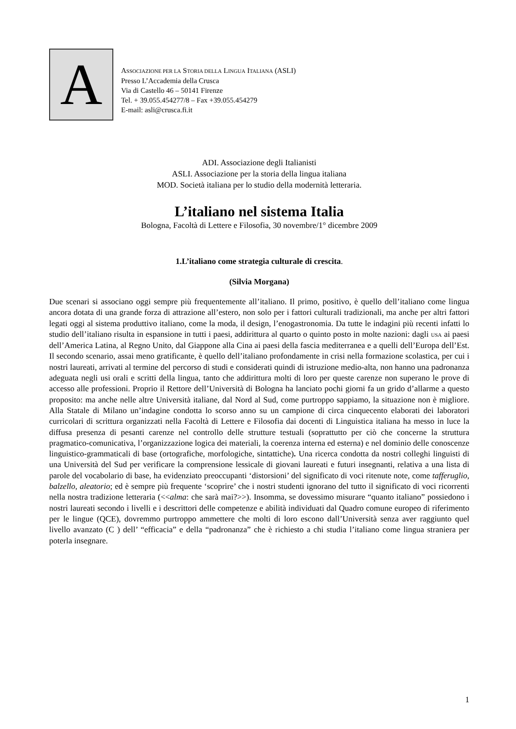A
ASSOCIAZIONE PER LA STORIA DELLA LINGUA ITALIANA (ASLI)
Presso L’Accademia della Crusca
Via di Castello 46 – 50141 Firenze
Tel. + 39.055.454277/8 – Fax +39.055.454279
E-mail: asli@crusca.fi.it
ADI. Associazione degli Italianisti
ASLI. Associazione per la storia della lingua italiana
MOD. Società italiana per lo studio della modernità letteraria.
L’italiano nel sistema Italia
Bologna, Facoltà di Lettere e Filosofia, 30 novembre/1° dicembre 2009
1.L’italiano come strategia culturale di crescita.
(Silvia Morgana)
Due scenari si associano oggi sempre più frequentemente all’italiano. Il primo, positivo, è quello dell’italiano come lingua ancora dotata di una grande forza di attrazione all’estero, non solo per i fattori culturali tradizionali, ma anche per altri fattori legati oggi al sistema produttivo italiano, come la moda, il design, l’enogastronomia. Da tutte le indagini più recenti infatti lo studio dell’italiano risulta in espansione in tutti i paesi, addirittura al quarto o quinto posto in molte nazioni: dagli USA ai paesi dell’America Latina, al Regno Unito, dal Giappone alla Cina ai paesi della fascia mediterranea e a quelli dell’Europa dell’Est. Il secondo scenario, assai meno gratificante, è quello dell’italiano profondamente in crisi nella formazione scolastica, per cui i nostri laureati, arrivati al termine del percorso di studi e considerati quindi di istruzione medio-alta, non hanno una padronanza adeguata negli usi orali e scritti della lingua, tanto che addirittura molti di loro per queste carenze non superano le prove di accesso alle professioni. Proprio il Rettore dell’Università di Bologna ha lanciato pochi giorni fa un grido d’allarme a questo proposito: ma anche nelle altre Università italiane, dal Nord al Sud, come purtroppo sappiamo, la situazione non è migliore. Alla Statale di Milano un’indagine condotta lo scorso anno su un campione di circa cinquecento elaborati dei laboratori curricolari di scrittura organizzati nella Facoltà di Lettere e Filosofia dai docenti di Linguistica italiana ha messo in luce la diffusa presenza di pesanti carenze nel controllo delle strutture testuali (soprattutto per ciò che concerne la struttura pragmatico-comunicativa, l’organizzazione logica dei materiali, la coerenza interna ed esterna) e nel dominio delle conoscenze linguistico-grammaticali di base (ortografiche, morfologiche, sintattiche). Una ricerca condotta da nostri colleghi linguisti di una Università del Sud per verificare la comprensione lessicale di giovani laureati e futuri insegnanti, relativa a una lista di parole del vocabolario di base, ha evidenziato preoccupanti ‘distorsioni’ del significato di voci ritenute note, come tafferuglio, balzello, aleatorio; ed è sempre più frequente ‘scoprire’ che i nostri studenti ignorano del tutto il significato di voci ricorrenti nella nostra tradizione letteraria (<<alma: che sarà mai?>>). Insomma, se dovessimo misurare “quanto italiano” possiedono i nostri laureati secondo i livelli e i descrittori delle competenze e abilità individuati dal Quadro comune europeo di riferimento per le lingue (QCE), dovremmo purtroppo ammettere che molti di loro escono dall’Università senza aver raggiunto quel livello avanzato (C ) dell’ “efficacia” e della “padronanza” che è richiesto a chi studia l’italiano come lingua straniera per poterla insegnare.
1